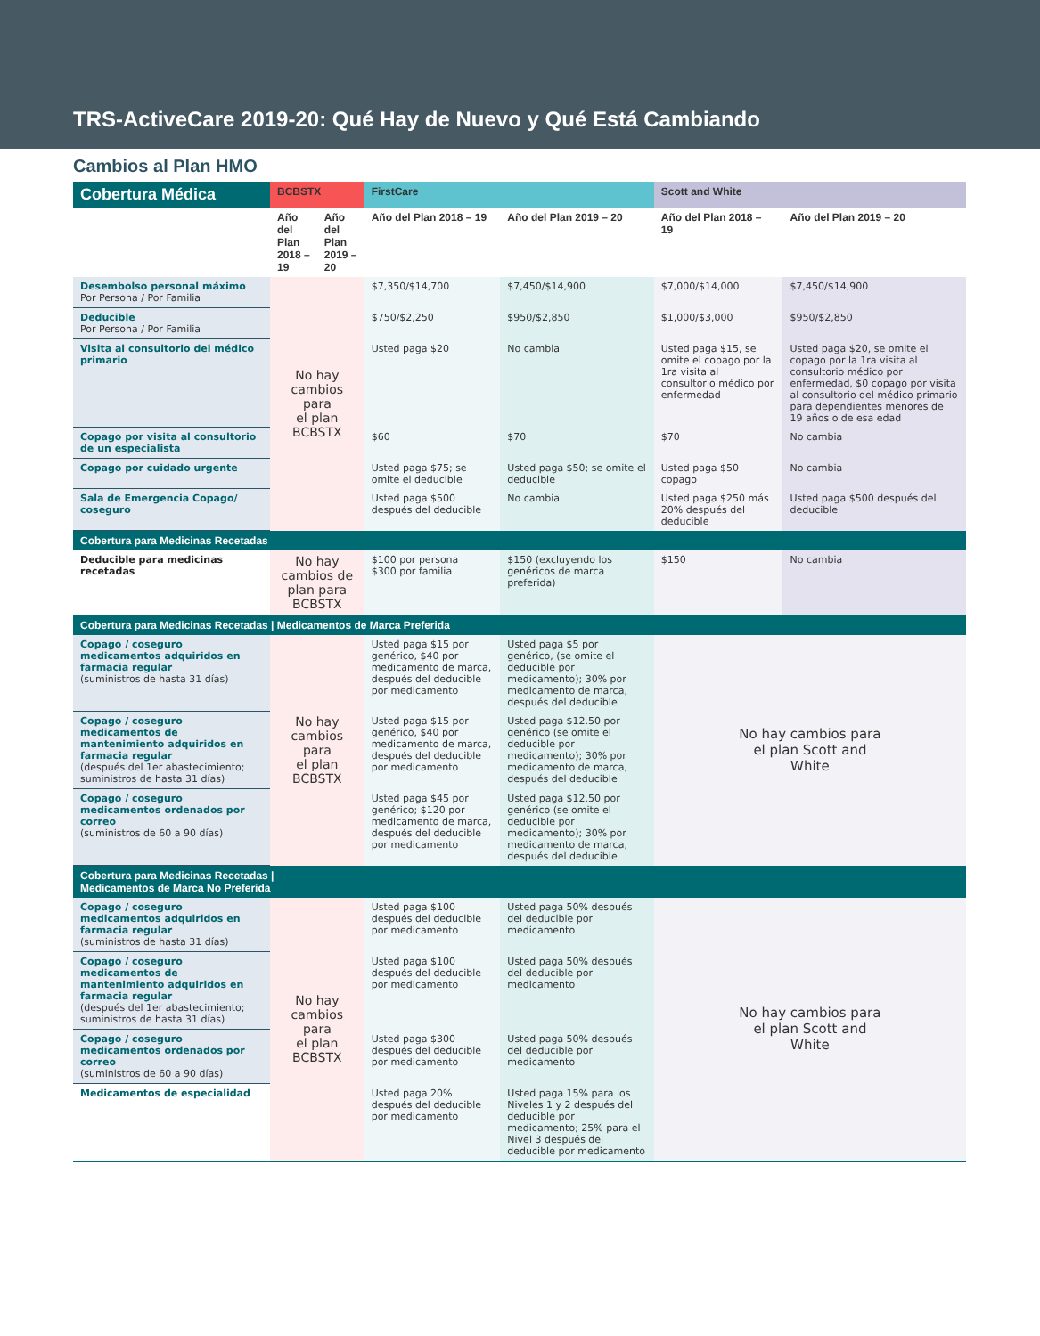TRS-ActiveCare 2019-20: Qué Hay de Nuevo y Qué Está Cambiando
Cambios al Plan HMO
| Cobertura Médica | BCBSTX | | FirstCare | | Scott and White | |
| --- | --- | --- | --- | --- | --- | --- |
| | Año del Plan 2018 – 19 | Año del Plan 2019 – 20 | Año del Plan 2018 – 19 | Año del Plan 2019 – 20 | Año del Plan 2018 – 19 | Año del Plan 2019 – 20 |
| Desembolso personal máximo Por Persona / Por Familia | No hay cambios para el plan BCBSTX | | $7,350/$14,700 | $7,450/$14,900 | $7,000/$14,000 | $7,450/$14,900 |
| Deducible Por Persona / Por Familia | | | $750/$2,250 | $950/$2,850 | $1,000/$3,000 | $950/$2,850 |
| Visita al consultorio del médico primario | | | Usted paga $20 | No cambia | Usted paga $15, se omite el copago por la 1ra visita al consultorio médico por enfermedad | Usted paga $20, se omite el copago por la 1ra visita al consultorio médico por enfermedad, $0 copago por visita al consultorio del médico primario para dependientes menores de 19 años o de esa edad |
| Copago por visita al consultorio de un especialista | | | $60 | $70 | $70 | No cambia |
| Copago por cuidado urgente | | | Usted paga $75; se omite el deducible | Usted paga $50; se omite el deducible | Usted paga $50 copago | No cambia |
| Sala de Emergencia Copago/ coseguro | | | Usted paga $500 después del deducible | No cambia | Usted paga $250 más 20% después del deducible | Usted paga $500 después del deducible |
| Cobertura para Medicinas Recetadas | | | | | | |
| Deducible para medicinas recetadas | No hay cambios de plan para BCBSTX | | $100 por persona $300 por familia | $150 (excluyendo los genéricos de marca preferida) | $150 | No cambia |
| Cobertura para Medicinas Recetadas / Medicamentos de Marca Preferida | | | | | | |
| Copago / coseguro medicamentos adquiridos en farmacia regular (suministros de hasta 31 días) | No hay cambios para el plan BCBSTX | | Usted paga $15 por genérico, $40 por medicamento de marca, después del deducible por medicamento | Usted paga $5 por genérico, (se omite el deducible por medicamento); 30% por medicamento de marca, después del deducible | No hay cambios para el plan Scott and White | |
| Copago / coseguro medicamentos de mantenimiento adquiridos en farmacia regular (después del 1er abastecimiento; suministros de hasta 31 días) | | | Usted paga $15 por genérico, $40 por medicamento de marca, después del deducible por medicamento | Usted paga $12.50 por genérico (se omite el deducible por medicamento); 30% por medicamento de marca, después del deducible | | |
| Copago / coseguro medicamentos ordenados por correo (suministros de 60 a 90 días) | | | Usted paga $45 por genérico; $120 por medicamento de marca, después del deducible por medicamento | Usted paga $12.50 por genérico (se omite el deducible por medicamento); 30% por medicamento de marca, después del deducible | | |
| Cobertura para Medicinas Recetadas / Medicamentos de Marca No Preferida | | | | | | |
| Copago / coseguro medicamentos adquiridos en farmacia regular (suministros de hasta 31 días) | No hay cambios para el plan BCBSTX | | Usted paga $100 después del deducible por medicamento | Usted paga 50% después del deducible por medicamento | No hay cambios para el plan Scott and White | |
| Copago / coseguro medicamentos de mantenimiento adquiridos en farmacia regular (después del 1er abastecimiento; suministros de hasta 31 días) | | | Usted paga $100 después del deducible por medicamento | Usted paga 50% después del deducible por medicamento | | |
| Copago / coseguro medicamentos ordenados por correo (suministros de 60 a 90 días) | | | Usted paga $300 después del deducible por medicamento | Usted paga 50% después del deducible por medicamento | | |
| Medicamentos de especialidad | | | Usted paga 20% después del deducible por medicamento | Usted paga 15% para los Niveles 1 y 2 después del deducible por medicamento; 25% para el Nivel 3 después del deducible por medicamento | | |